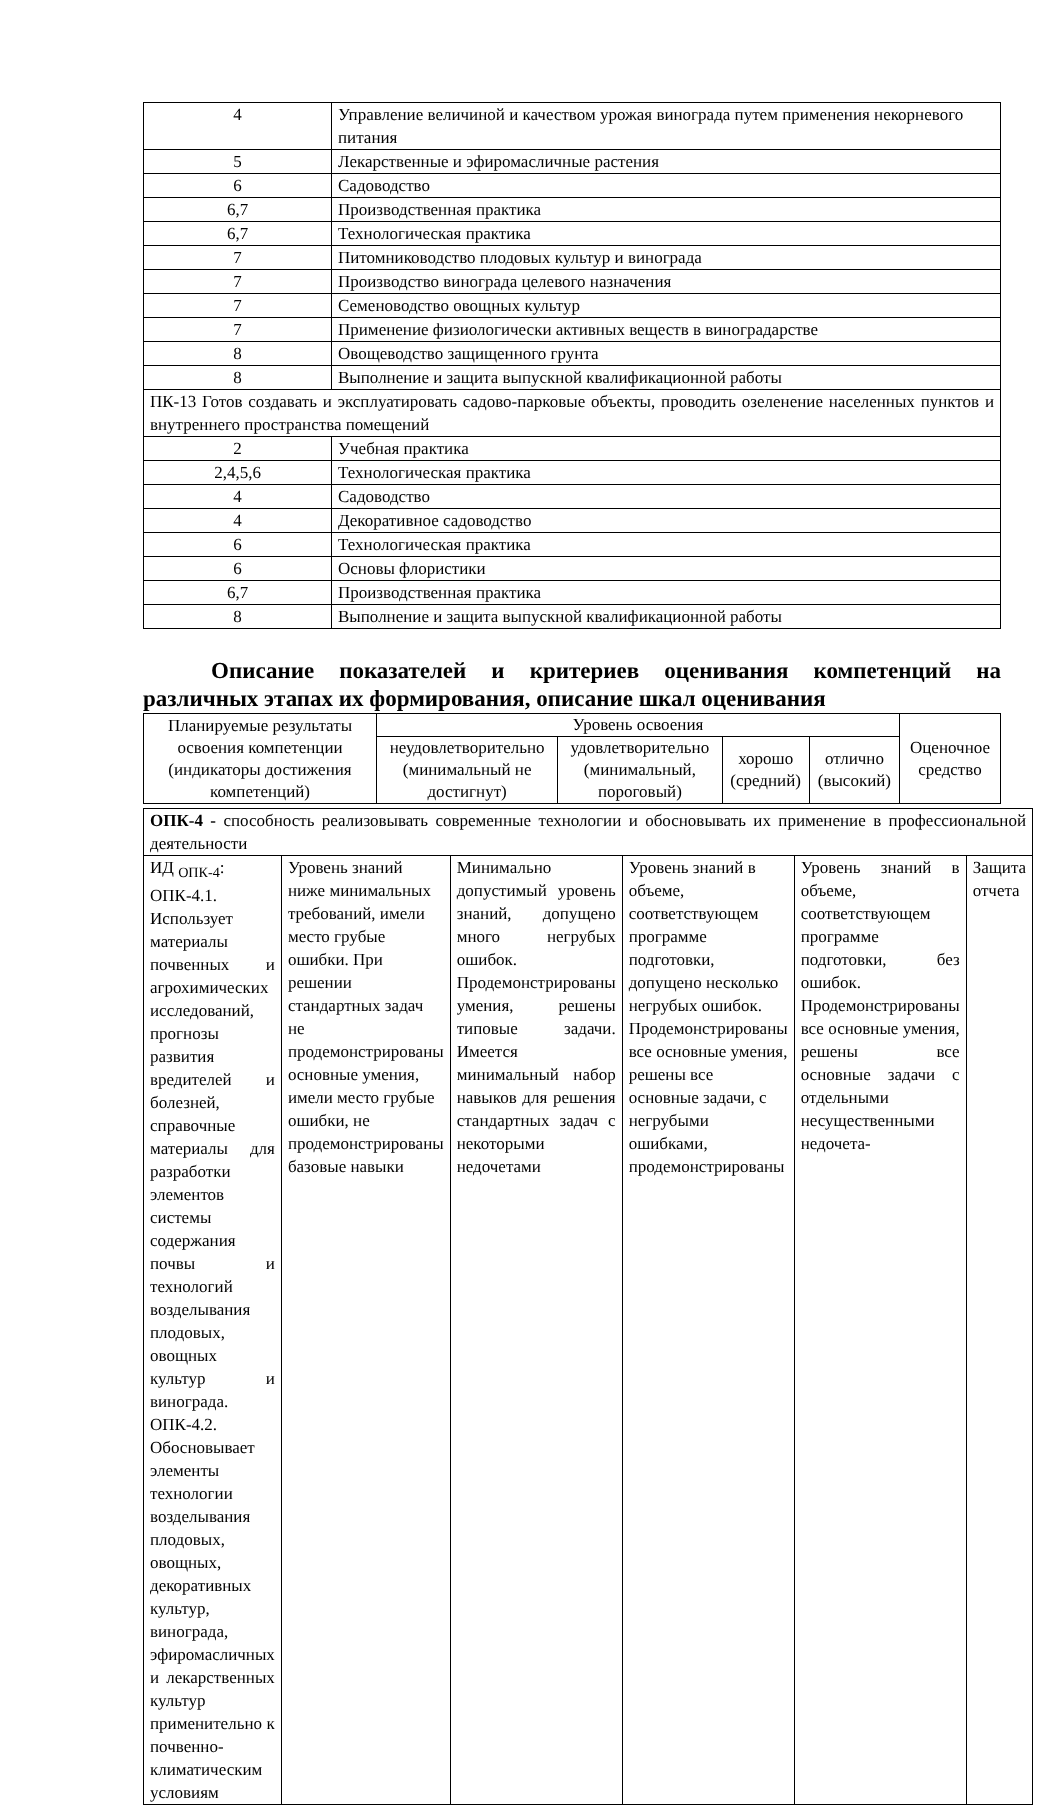| 4 | Управление величиной и качеством урожая винограда путем применения некорневого питания |
| 5 | Лекарственные и эфиромасличные растения |
| 6 | Садоводство |
| 6,7 | Производственная практика |
| 6,7 | Технологическая практика |
| 7 | Питомниководство плодовых культур и винограда |
| 7 | Производство винограда целевого назначения |
| 7 | Семеноводство овощных культур |
| 7 | Применение физиологически активных веществ в виноградарстве |
| 8 | Овощеводство защищенного грунта |
| 8 | Выполнение и защита выпускной квалификационной работы |
| ПК-13 Готов создавать и эксплуатировать садово-парковые объекты, проводить озеленение населенных пунктов и внутреннего пространства помещений | |
| 2 | Учебная практика |
| 2,4,5,6 | Технологическая практика |
| 4 | Садоводство |
| 4 | Декоративное садоводство |
| 6 | Технологическая практика |
| 6 | Основы флористики |
| 6,7 | Производственная практика |
| 8 | Выполнение и защита выпускной квалификационной работы |
Описание показателей и критериев оценивания компетенций на различных этапах их формирования, описание шкал оценивания
| Планируемые результаты освоения компетенции (индикаторы достижения компетенций) | Уровень освоения | | | | Оценочное средство |
| --- | --- | --- | --- | --- | --- |
| | неудовлетворительно (минимальный не достигнут) | удовлетворительно (минимальный, пороговый) | хорошо (средний) | отлично (высокий) | |
| ОПК-4 - способность реализовывать современные технологии и обосновывать их применение в профессиональной деятельности | | | | | |
| ИД <sub>ОПК-4</sub>: ОПК-4.1. Использует материалы почвенных и агрохимических исследований, прогнозы развития вредителей и болезней, справочные материалы для разработки элементов системы содержания почвы и технологий возделывания плодовых, овощных культур и винограда. ОПК-4.2. Обосновывает элементы технологии возделывания плодовых, овощных, декоративных культур, винограда, эфиромасличных и лекарственных культур применительно к почвенно-климатическим условиям | Уровень знаний ниже минимальных требований, имели место грубые ошибки. При решении стандартных задач не продемонстрированы основные умения, имели место грубые ошибки, не продемонстрированы базовые навыки | Минимально допустимый уровень знаний, допущено много негрубых ошибок. Продемонстрированы умения, решены типовые задачи. Имеется минимальный набор навыков для решения стандартных задач с некоторыми недочетами | Уровень знаний в объеме, соответствующем программе подготовки, допущено несколько негрубых ошибок. Продемонстрированы все основные умения, решены все основные задачи, с негрубыми ошибками, продемонстрированы | Уровень знаний в объеме, соответствующем программе подготовки, без ошибок. Продемонстрированы все основные умения, решены все основные задачи с отдельными несущественными недочета- | Защита отчета |